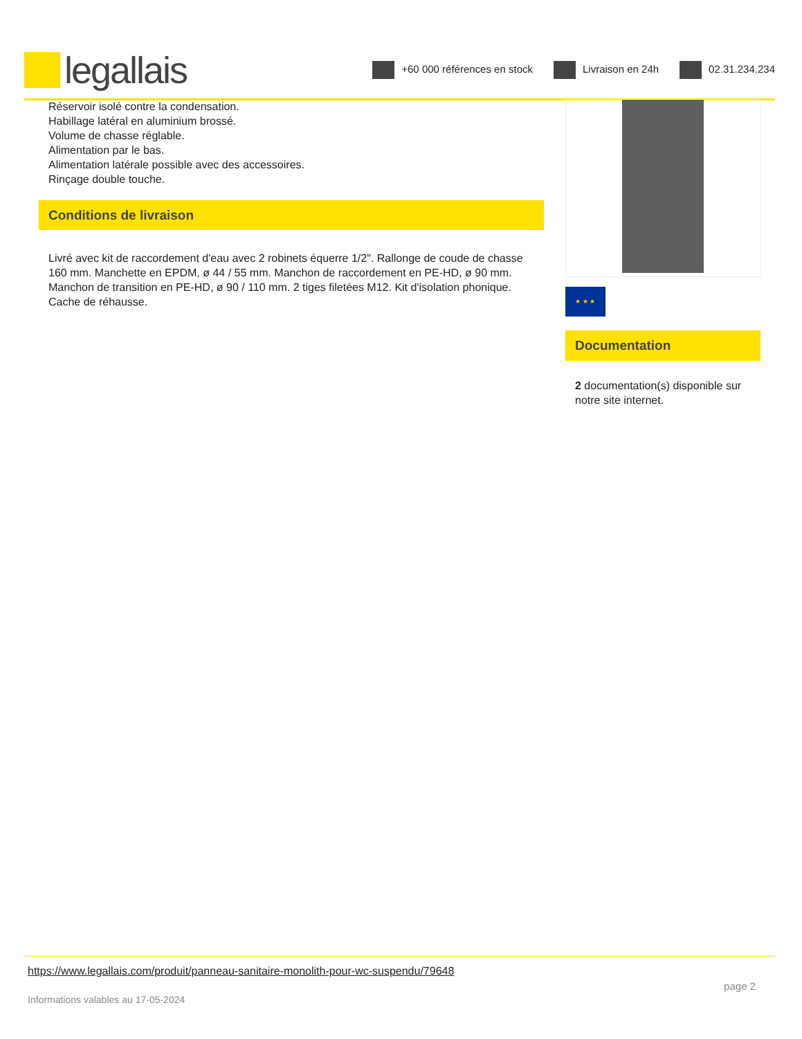legallais
+60 000 références en stock Livraison en 24h 02.31.234.234
Réservoir isolé contre la condensation.
Habillage latéral en aluminium brossé.
Volume de chasse réglable.
Alimentation par le bas.
Alimentation latérale possible avec des accessoires.
Rinçage double touche.
Conditions de livraison
Livré avec kit de raccordement d'eau avec 2 robinets équerre 1/2". Rallonge de coude de chasse 160 mm. Manchette en EPDM, ø 44 / 55 mm. Manchon de raccordement en PE-HD, ø 90 mm. Manchon de transition en PE-HD, ø 90 / 110 mm. 2 tiges filetées M12. Kit d'isolation phonique. Cache de réhausse.
★ ★ ★
Documentation
2 documentation(s) disponible sur notre site internet.
https://www.legallais.com/produit/panneau-sanitaire-monolith-pour-wc-suspendu/79648
Informations valables au 17-05-2024 page 2